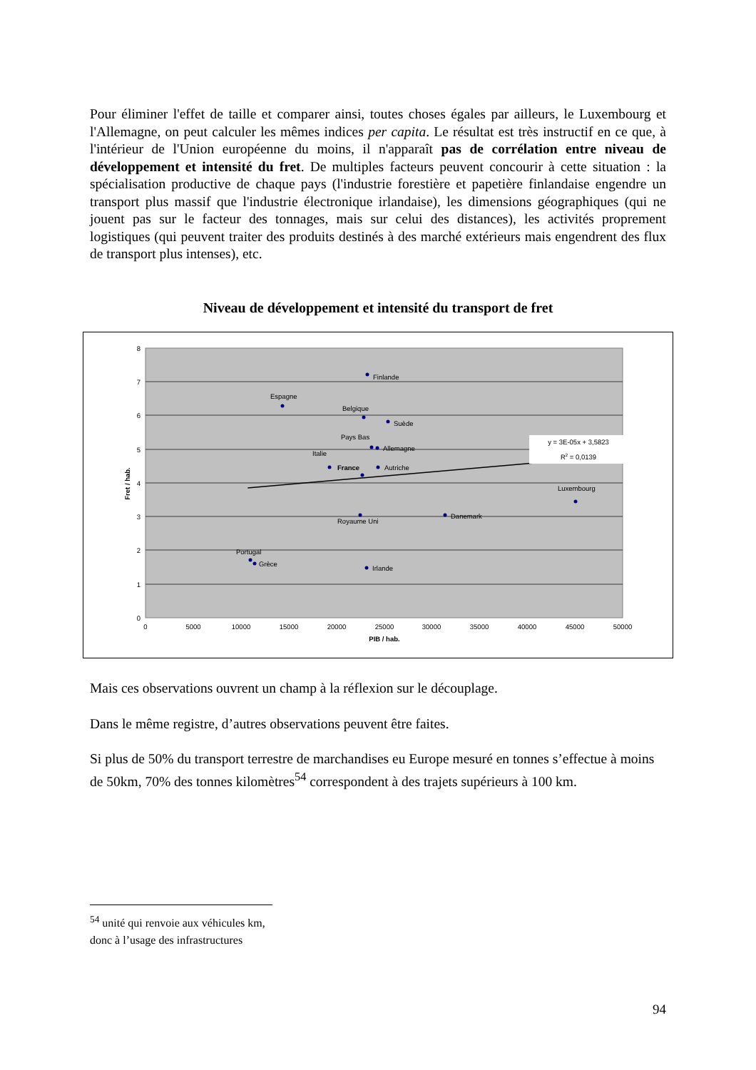Pour éliminer l'effet de taille et comparer ainsi, toutes choses égales par ailleurs, le Luxembourg et l'Allemagne, on peut calculer les mêmes indices per capita. Le résultat est très instructif en ce que, à l'intérieur de l'Union européenne du moins, il n'apparaît pas de corrélation entre niveau de développement et intensité du fret. De multiples facteurs peuvent concourir à cette situation : la spécialisation productive de chaque pays (l'industrie forestière et papetière finlandaise engendre un transport plus massif que l'industrie électronique irlandaise), les dimensions géographiques (qui ne jouent pas sur le facteur des tonnages, mais sur celui des distances), les activités proprement logistiques (qui peuvent traiter des produits destinés à des marché extérieurs mais engendrent des flux de transport plus intenses), etc.
Niveau de développement et intensité du transport de fret
8
7
6
5
4
3
2
1
0
0
5000
10000
15000
20000
25000
30000
35000
40000
45000
50000
PIB / hab.
Fret / hab.
Finlande
Espagne
Belgique
Suède
Pays Bas
Allemagne
Italie
France
Autriche
Luxembourg
Royaume Uni
Danemark
Portugal
Grèce
Irlande
y = 3E-05x + 3,5823
R2 = 0,0139
Mais ces observations ouvrent un champ à la réflexion sur le découplage.
Dans le même registre, d’autres observations peuvent être faites.
Si plus de 50% du transport terrestre de marchandises eu Europe mesuré en tonnes s’effectue à moins de 50km, 70% des tonnes kilomètres<sup>54</sup> correspondent à des trajets supérieurs à 100 km.
<sup>54</sup> unité qui renvoie aux véhicules km, donc à l’usage des infrastructures
94